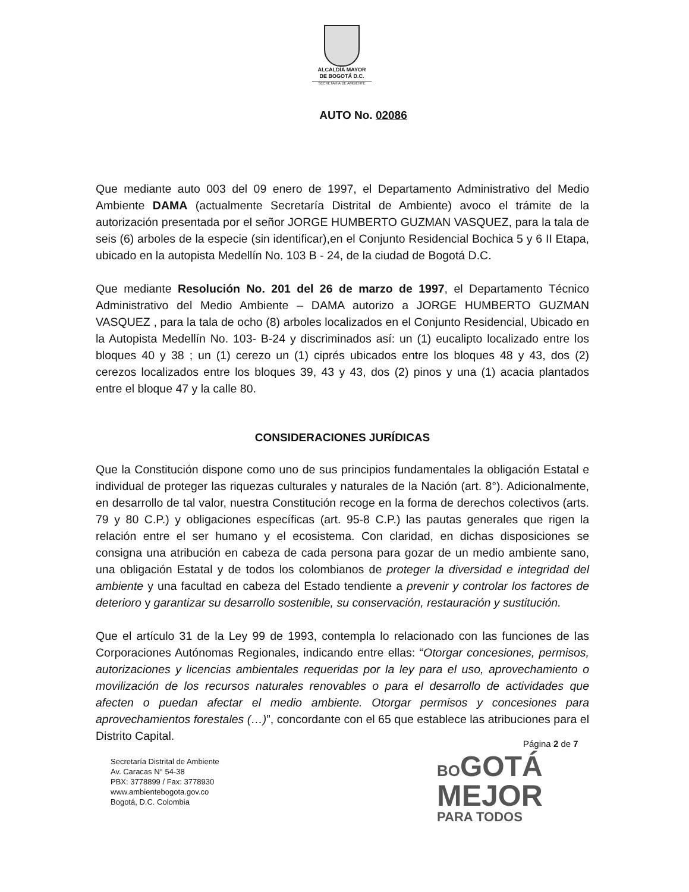ALCALDÍA MAYOR
DE BOGOTÁ D.C.
SECRETARÍA DE AMBIENTE
AUTO No. 02086
Que mediante auto 003 del 09 enero de 1997, el Departamento Administrativo del Medio Ambiente DAMA (actualmente Secretaría Distrital de Ambiente) avoco el trámite de la autorización presentada por el señor JORGE HUMBERTO GUZMAN VASQUEZ, para la tala de seis (6) arboles de la especie (sin identificar),en el Conjunto Residencial Bochica 5 y 6 II Etapa, ubicado en la autopista Medellín No. 103 B - 24, de la ciudad de Bogotá D.C.
Que mediante Resolución No. 201 del 26 de marzo de 1997, el Departamento Técnico Administrativo del Medio Ambiente – DAMA autorizo a JORGE HUMBERTO GUZMAN VASQUEZ , para la tala de ocho (8) arboles localizados en el Conjunto Residencial, Ubicado en la Autopista Medellín No. 103- B-24 y discriminados así: un (1) eucalipto localizado entre los bloques 40 y 38 ; un (1) cerezo un (1) ciprés ubicados entre los bloques 48 y 43, dos (2) cerezos localizados entre los bloques 39, 43 y 43, dos (2) pinos y una (1) acacia plantados entre el bloque 47 y la calle 80.
CONSIDERACIONES JURÍDICAS
Que la Constitución dispone como uno de sus principios fundamentales la obligación Estatal e individual de proteger las riquezas culturales y naturales de la Nación (art. 8°). Adicionalmente, en desarrollo de tal valor, nuestra Constitución recoge en la forma de derechos colectivos (arts. 79 y 80 C.P.) y obligaciones específicas (art. 95-8 C.P.) las pautas generales que rigen la relación entre el ser humano y el ecosistema. Con claridad, en dichas disposiciones se consigna una atribución en cabeza de cada persona para gozar de un medio ambiente sano, una obligación Estatal y de todos los colombianos de proteger la diversidad e integridad del ambiente y una facultad en cabeza del Estado tendiente a prevenir y controlar los factores de deterioro y garantizar su desarrollo sostenible, su conservación, restauración y sustitución.
Que el artículo 31 de la Ley 99 de 1993, contempla lo relacionado con las funciones de las Corporaciones Autónomas Regionales, indicando entre ellas: “Otorgar concesiones, permisos, autorizaciones y licencias ambientales requeridas por la ley para el uso, aprovechamiento o movilización de los recursos naturales renovables o para el desarrollo de actividades que afecten o puedan afectar el medio ambiente. Otorgar permisos y concesiones para aprovechamientos forestales (…)”, concordante con el 65 que establece las atribuciones para el Distrito Capital.
Página 2 de 7
Secretaría Distrital de Ambiente
Av. Caracas N° 54-38
PBX: 3778899 / Fax: 3778930
www.ambientebogota.gov.co
Bogotá, D.C. Colombia
BO GOTÁ
MEJOR
PARA TODOS